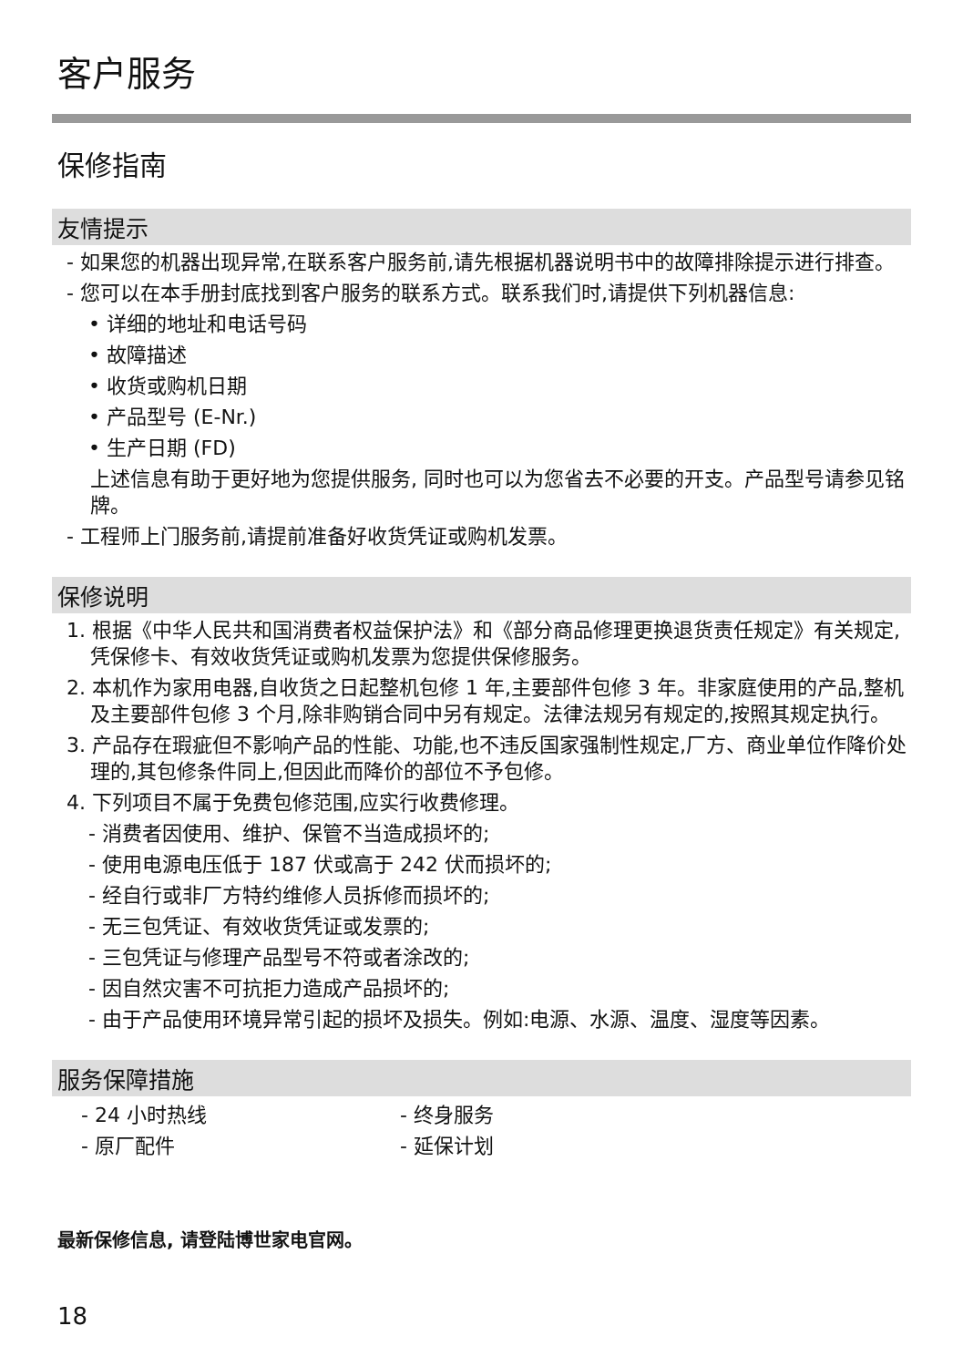客户服务
保修指南
友情提示
- 如果您的机器出现异常,在联系客户服务前,请先根据机器说明书中的故障排除提示进行排查。
- 您可以在本手册封底找到客户服务的联系方式。联系我们时,请提供下列机器信息:
• 详细的地址和电话号码
• 故障描述
• 收货或购机日期
• 产品型号 (E-Nr.)
• 生产日期 (FD)
上述信息有助于更好地为您提供服务, 同时也可以为您省去不必要的开支。产品型号请参见铭牌。
- 工程师上门服务前,请提前准备好收货凭证或购机发票。
保修说明
1. 根据《中华人民共和国消费者权益保护法》和《部分商品修理更换退货责任规定》有关规定,凭保修卡、有效收货凭证或购机发票为您提供保修服务。
2. 本机作为家用电器,自收货之日起整机包修 1 年,主要部件包修 3 年。非家庭使用的产品,整机及主要部件包修 3 个月,除非购销合同中另有规定。法律法规另有规定的,按照其规定执行。
3. 产品存在瑕疵但不影响产品的性能、功能,也不违反国家强制性规定,厂方、商业单位作降价处理的,其包修条件同上,但因此而降价的部位不予包修。
4. 下列项目不属于免费包修范围,应实行收费修理。
- 消费者因使用、维护、保管不当造成损坏的;
- 使用电源电压低于 187 伏或高于 242 伏而损坏的;
- 经自行或非厂方特约维修人员拆修而损坏的;
- 无三包凭证、有效收货凭证或发票的;
- 三包凭证与修理产品型号不符或者涂改的;
- 因自然灾害不可抗拒力造成产品损坏的;
- 由于产品使用环境异常引起的损坏及损失。例如:电源、水源、温度、湿度等因素。
服务保障措施
- 24 小时热线 - 终身服务
- 原厂配件 - 延保计划
最新保修信息, 请登陆博世家电官网。
18